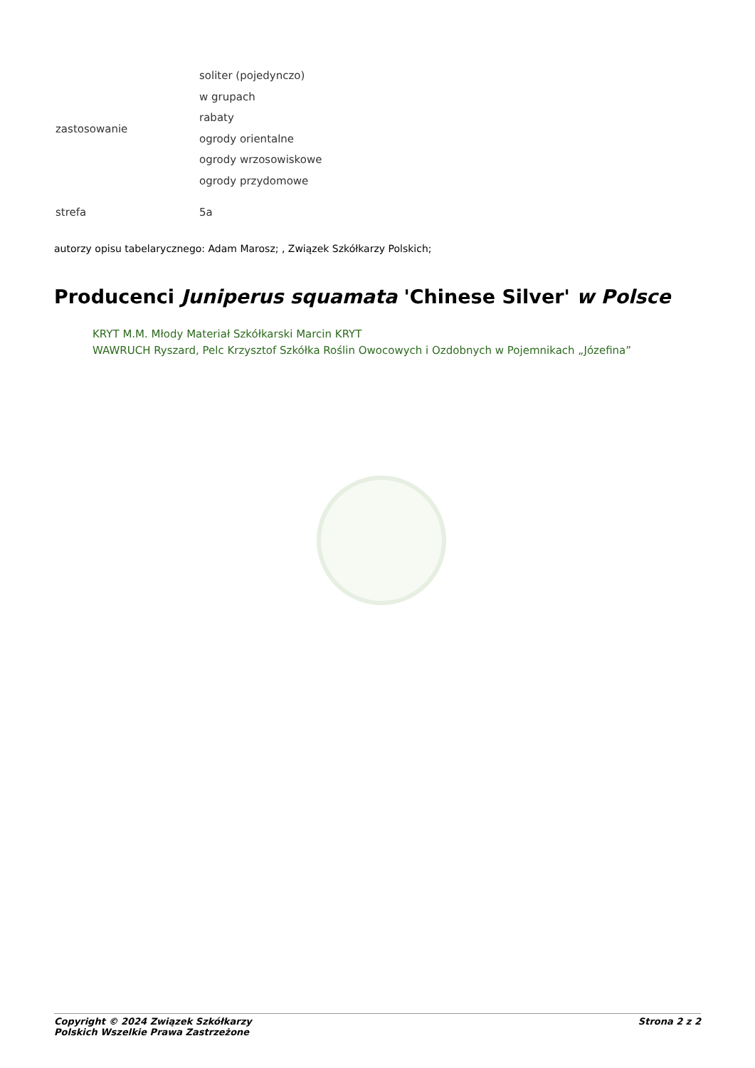| zastosowanie | soliter (pojedynczo) w grupach rabaty ogrody orientalne ogrody wrzosowiskowe ogrody przydomowe |
| strefa | 5a |
autorzy opisu tabelarycznego: Adam Marosz; , Związek Szkółkarzy Polskich;
Producenci Juniperus squamata 'Chinese Silver' w Polsce
KRYT M.M. Młody Materiał Szkółkarski Marcin KRYT
WAWRUCH Ryszard, Pelc Krzysztof Szkółka Roślin Owocowych i Ozdobnych w Pojemnikach „Józefina”
Copyright © 2024 Związek Szkółkarzy
Polskich Wszelkie Prawa Zastrzeżone
Strona 2 z 2